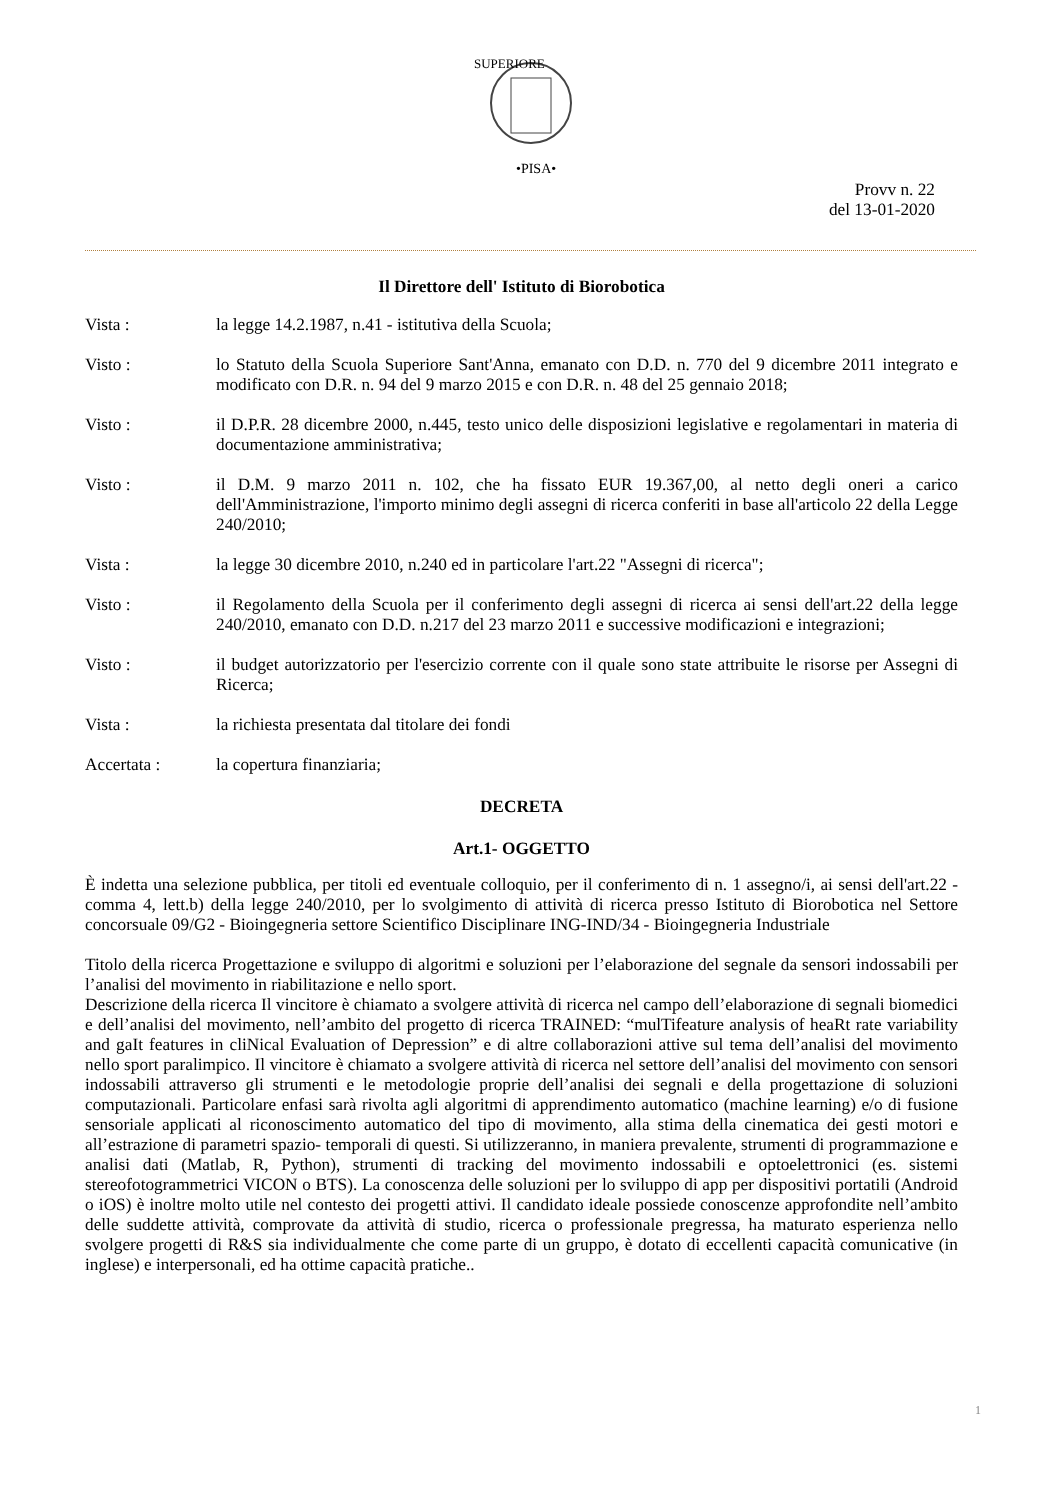•PISA•
SUPERIORE
Provv n. 22
del 13-01-2020
Il Direttore dell' Istituto di Biorobotica
Vista : la legge 14.2.1987, n.41 - istitutiva della Scuola;
Visto : lo Statuto della Scuola Superiore Sant'Anna, emanato con D.D. n. 770 del 9 dicembre 2011 integrato e modificato con D.R. n. 94 del 9 marzo 2015 e con D.R. n. 48 del 25 gennaio 2018;
Visto : il D.P.R. 28 dicembre 2000, n.445, testo unico delle disposizioni legislative e regolamentari in materia di documentazione amministrativa;
Visto : il D.M. 9 marzo 2011 n. 102, che ha fissato EUR 19.367,00, al netto degli oneri a carico dell'Amministrazione, l'importo minimo degli assegni di ricerca conferiti in base all'articolo 22 della Legge 240/2010;
Vista : la legge 30 dicembre 2010, n.240 ed in particolare l'art.22 "Assegni di ricerca";
Visto : il Regolamento della Scuola per il conferimento degli assegni di ricerca ai sensi dell'art.22 della legge 240/2010, emanato con D.D. n.217 del 23 marzo 2011 e successive modificazioni e integrazioni;
Visto : il budget autorizzatorio per l'esercizio corrente con il quale sono state attribuite le risorse per Assegni di Ricerca;
Vista : la richiesta presentata dal titolare dei fondi
Accertata : la copertura finanziaria;
DECRETA
Art.1- OGGETTO
È indetta una selezione pubblica, per titoli ed eventuale colloquio, per il conferimento di n. 1 assegno/i, ai sensi dell'art.22 - comma 4, lett.b) della legge 240/2010, per lo svolgimento di attività di ricerca presso Istituto di Biorobotica nel Settore concorsuale 09/G2 - Bioingegneria settore Scientifico Disciplinare ING-IND/34 - Bioingegneria Industriale
Titolo della ricerca Progettazione e sviluppo di algoritmi e soluzioni per l’elaborazione del segnale da sensori indossabili per l’analisi del movimento in riabilitazione e nello sport.
Descrizione della ricerca Il vincitore è chiamato a svolgere attività di ricerca nel campo dell’elaborazione di segnali biomedici e dell’analisi del movimento, nell’ambito del progetto di ricerca TRAINED: “mulTifeature analysis of heaRt rate variability and gaIt features in cliNical Evaluation of Depression” e di altre collaborazioni attive sul tema dell’analisi del movimento nello sport paralimpico. Il vincitore è chiamato a svolgere attività di ricerca nel settore dell’analisi del movimento con sensori indossabili attraverso gli strumenti e le metodologie proprie dell’analisi dei segnali e della progettazione di soluzioni computazionali. Particolare enfasi sarà rivolta agli algoritmi di apprendimento automatico (machine learning) e/o di fusione sensoriale applicati al riconoscimento automatico del tipo di movimento, alla stima della cinematica dei gesti motori e all’estrazione di parametri spazio- temporali di questi. Si utilizzeranno, in maniera prevalente, strumenti di programmazione e analisi dati (Matlab, R, Python), strumenti di tracking del movimento indossabili e optoelettronici (es. sistemi stereofotogrammetrici VICON o BTS). La conoscenza delle soluzioni per lo sviluppo di app per dispositivi portatili (Android o iOS) è inoltre molto utile nel contesto dei progetti attivi. Il candidato ideale possiede conoscenze approfondite nell’ambito delle suddette attività, comprovate da attività di studio, ricerca o professionale pregressa, ha maturato esperienza nello svolgere progetti di R&S sia individualmente che come parte di un gruppo, è dotato di eccellenti capacità comunicative (in inglese) e interpersonali, ed ha ottime capacità pratiche..
1